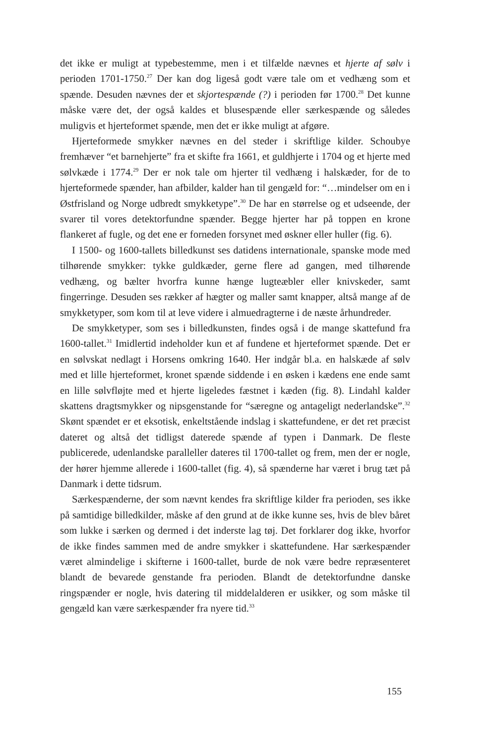det ikke er muligt at typebestemme, men i et tilfælde nævnes et hjerte af sølv i perioden 1701-1750.<sup>27</sup> Der kan dog ligeså godt være tale om et vedhæng som et spænde. Desuden nævnes der et skjortespænde (?) i perioden før 1700.<sup>28</sup> Det kunne måske være det, der også kaldes et blusespænde eller særkespænde og således muligvis et hjerteformet spænde, men det er ikke muligt at afgøre.
Hjerteformede smykker nævnes en del steder i skriftlige kilder. Schoubye fremhæver “et barnehjerte” fra et skifte fra 1661, et guldhjerte i 1704 og et hjerte med sølvkæde i 1774.<sup>29</sup> Der er nok tale om hjerter til vedhæng i halskæder, for de to hjerteformede spænder, han afbilder, kalder han til gengæld for: “…mindelser om en i Østfrisland og Norge udbredt smykketype”.<sup>30</sup> De har en størrelse og et udseende, der svarer til vores detektorfundne spænder. Begge hjerter har på toppen en krone flankeret af fugle, og det ene er forneden forsynet med øskner eller huller (fig. 6).
I 1500- og 1600-tallets billedkunst ses datidens internationale, spanske mode med tilhørende smykker: tykke guldkæder, gerne flere ad gangen, med tilhørende vedhæng, og bælter hvorfra kunne hænge lugteæbler eller knivskeder, samt fingerringe. Desuden ses rækker af hægter og maller samt knapper, altså mange af de smykketyper, som kom til at leve videre i almuedragterne i de næste århundreder.
De smykketyper, som ses i billedkunsten, findes også i de mange skattefund fra 1600-tallet.<sup>31</sup> Imidlertid indeholder kun et af fundene et hjerteformet spænde. Det er en sølvskat nedlagt i Horsens omkring 1640. Her indgår bl.a. en halskæde af sølv med et lille hjerteformet, kronet spænde siddende i en øsken i kædens ene ende samt en lille sølvfløjte med et hjerte ligeledes fæstnet i kæden (fig. 8). Lindahl kalder skattens dragtsmykker og nipsgenstande for “særegne og antageligt nederlandske”.<sup>32</sup> Skønt spændet er et eksotisk, enkeltstående indslag i skattefundene, er det ret præcist dateret og altså det tidligst daterede spænde af typen i Danmark. De fleste publicerede, udenlandske paralleller dateres til 1700-tallet og frem, men der er nogle, der hører hjemme allerede i 1600-tallet (fig. 4), så spænderne har været i brug tæt på Danmark i dette tidsrum.
Særkespænderne, der som nævnt kendes fra skriftlige kilder fra perioden, ses ikke på samtidige billedkilder, måske af den grund at de ikke kunne ses, hvis de blev båret som lukke i særken og dermed i det inderste lag tøj. Det forklarer dog ikke, hvorfor de ikke findes sammen med de andre smykker i skattefundene. Har særkespænder været almindelige i skifterne i 1600-tallet, burde de nok være bedre repræsenteret blandt de bevarede genstande fra perioden. Blandt de detektorfundne danske ringspænder er nogle, hvis datering til middelalderen er usikker, og som måske til gengæld kan være særkespænder fra nyere tid.<sup>33</sup>
155